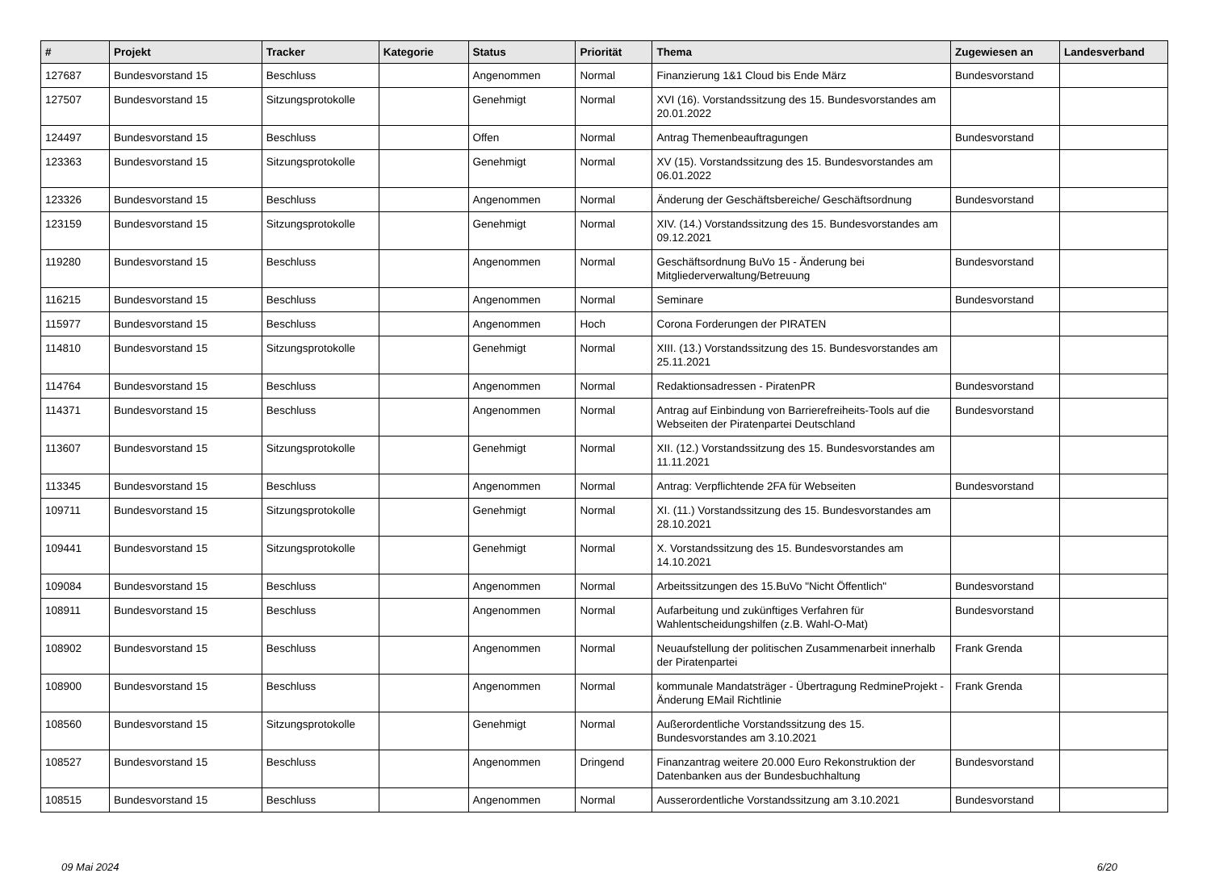| # | Projekt | Tracker | Kategorie | Status | Priorität | Thema | Zugewiesen an | Landesverband |
| --- | --- | --- | --- | --- | --- | --- | --- | --- |
| 127687 | Bundesvorstand 15 | Beschluss | | Angenommen | Normal | Finanzierung 1&1 Cloud bis Ende März | Bundesvorstand | |
| 127507 | Bundesvorstand 15 | Sitzungsprotokolle | | Genehmigt | Normal | XVI (16). Vorstandssitzung des 15. Bundesvorstandes am 20.01.2022 | | |
| 124497 | Bundesvorstand 15 | Beschluss | | Offen | Normal | Antrag Themenbeauftragungen | Bundesvorstand | |
| 123363 | Bundesvorstand 15 | Sitzungsprotokolle | | Genehmigt | Normal | XV (15). Vorstandssitzung des 15. Bundesvorstandes am 06.01.2022 | | |
| 123326 | Bundesvorstand 15 | Beschluss | | Angenommen | Normal | Änderung der Geschäftsbereiche/ Geschäftsordnung | Bundesvorstand | |
| 123159 | Bundesvorstand 15 | Sitzungsprotokolle | | Genehmigt | Normal | XIV. (14.) Vorstandssitzung des 15. Bundesvorstandes am 09.12.2021 | | |
| 119280 | Bundesvorstand 15 | Beschluss | | Angenommen | Normal | Geschäftsordnung BuVo 15 - Änderung bei Mitgliederverwaltung/Betreuung | Bundesvorstand | |
| 116215 | Bundesvorstand 15 | Beschluss | | Angenommen | Normal | Seminare | Bundesvorstand | |
| 115977 | Bundesvorstand 15 | Beschluss | | Angenommen | Hoch | Corona Forderungen der PIRATEN | | |
| 114810 | Bundesvorstand 15 | Sitzungsprotokolle | | Genehmigt | Normal | XIII. (13.) Vorstandssitzung des 15. Bundesvorstandes am 25.11.2021 | | |
| 114764 | Bundesvorstand 15 | Beschluss | | Angenommen | Normal | Redaktionsadressen - PiratenPR | Bundesvorstand | |
| 114371 | Bundesvorstand 15 | Beschluss | | Angenommen | Normal | Antrag auf Einbindung von Barrierefreiheits-Tools auf die Webseiten der Piratenpartei Deutschland | Bundesvorstand | |
| 113607 | Bundesvorstand 15 | Sitzungsprotokolle | | Genehmigt | Normal | XII. (12.) Vorstandssitzung des 15. Bundesvorstandes am 11.11.2021 | | |
| 113345 | Bundesvorstand 15 | Beschluss | | Angenommen | Normal | Antrag: Verpflichtende 2FA für Webseiten | Bundesvorstand | |
| 109711 | Bundesvorstand 15 | Sitzungsprotokolle | | Genehmigt | Normal | XI. (11.) Vorstandssitzung des 15. Bundesvorstandes am 28.10.2021 | | |
| 109441 | Bundesvorstand 15 | Sitzungsprotokolle | | Genehmigt | Normal | X. Vorstandssitzung des 15. Bundesvorstandes am 14.10.2021 | | |
| 109084 | Bundesvorstand 15 | Beschluss | | Angenommen | Normal | Arbeitssitzungen des 15.BuVo "Nicht Öffentlich" | Bundesvorstand | |
| 108911 | Bundesvorstand 15 | Beschluss | | Angenommen | Normal | Aufarbeitung und zukünftiges Verfahren für Wahlentscheidungshilfen (z.B. Wahl-O-Mat) | Bundesvorstand | |
| 108902 | Bundesvorstand 15 | Beschluss | | Angenommen | Normal | Neuaufstellung der politischen Zusammenarbeit innerhalb der Piratenpartei | Frank Grenda | |
| 108900 | Bundesvorstand 15 | Beschluss | | Angenommen | Normal | kommunale Mandatsträger - Übertragung RedmineProjekt - Änderung EMail Richtlinie | Frank Grenda | |
| 108560 | Bundesvorstand 15 | Sitzungsprotokolle | | Genehmigt | Normal | Außerordentliche Vorstandssitzung des 15. Bundesvorstandes am 3.10.2021 | | |
| 108527 | Bundesvorstand 15 | Beschluss | | Angenommen | Dringend | Finanzantrag weitere 20.000 Euro Rekonstruktion der Datenbanken aus der Bundesbuchhaltung | Bundesvorstand | |
| 108515 | Bundesvorstand 15 | Beschluss | | Angenommen | Normal | Ausserordentliche Vorstandssitzung am 3.10.2021 | Bundesvorstand | |
09 Mai 2024 6/20